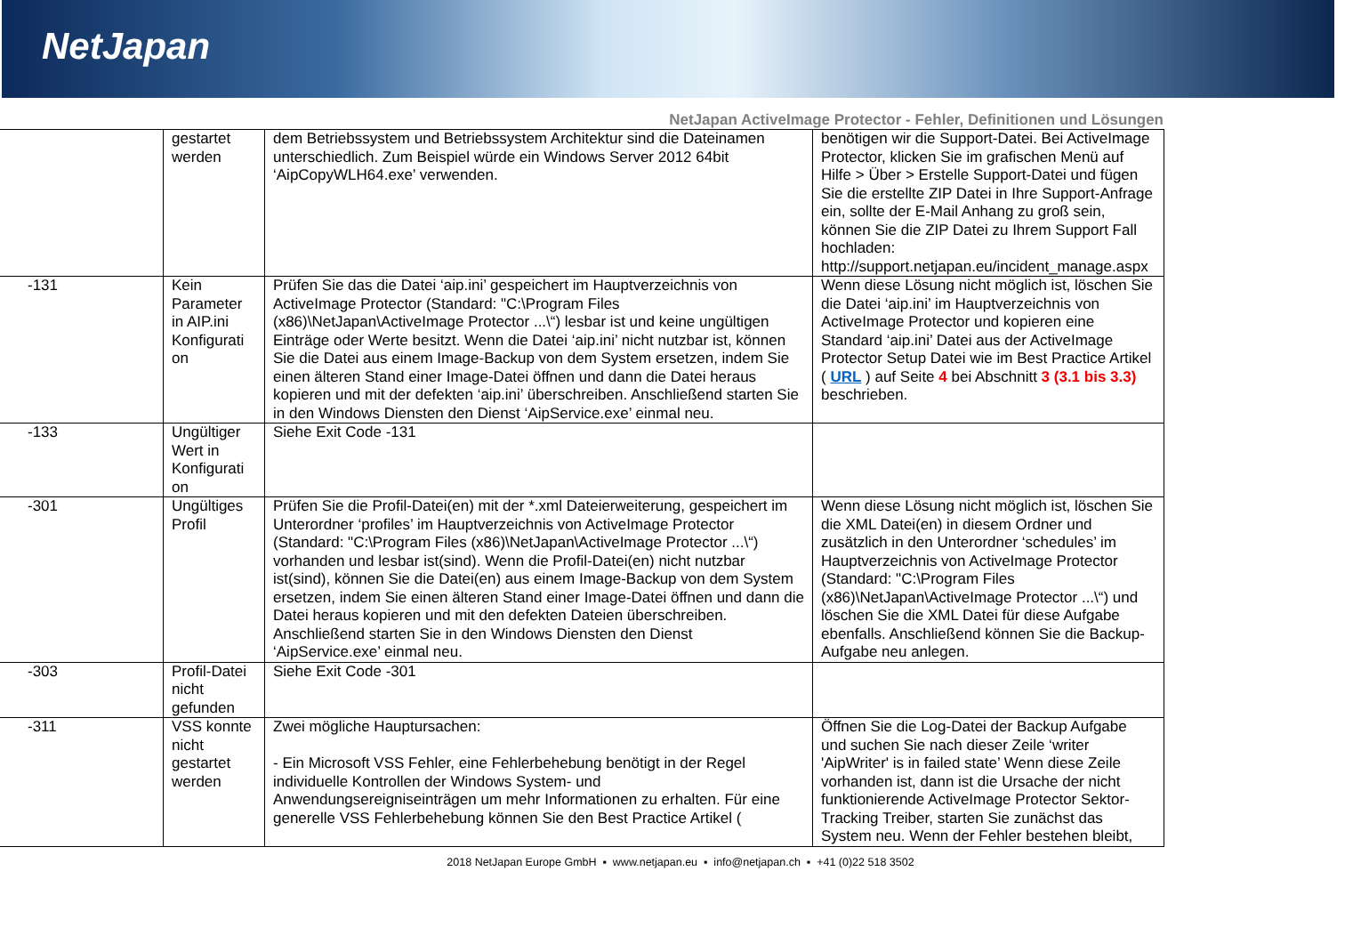NetJapan
NetJapan ActiveImage Protector - Fehler, Definitionen und Lösungen
| | gestartet werden | dem Betriebssystem und Betriebssystem Architektur sind die Dateinamen unterschiedlich. Zum Beispiel würde ein Windows Server 2012 64bit ‘AipCopyWLH64.exe’ verwenden. | benötigen wir die Support-Datei. Bei ActiveImage Protector, klicken Sie im grafischen Menü auf Hilfe > Über > Erstelle Support-Datei und fügen Sie die erstellte ZIP Datei in Ihre Support-Anfrage ein, sollte der E-Mail Anhang zu groß sein, können Sie die ZIP Datei zu Ihrem Support Fall hochladen: http://support.netjapan.eu/incident_manage.aspx |
| -131 | Kein Parameter in AIP.ini Konfigurati on | Prüfen Sie das die Datei ‘aip.ini’ gespeichert im Hauptverzeichnis von ActiveImage Protector (Standard: "C:\Program Files (x86)\NetJapan\ActiveImage Protector ...\“) lesbar ist und keine ungültigen Einträge oder Werte besitzt. Wenn die Datei ‘aip.ini’ nicht nutzbar ist, können Sie die Datei aus einem Image-Backup von dem System ersetzen, indem Sie einen älteren Stand einer Image-Datei öffnen und dann die Datei heraus kopieren und mit der defekten ‘aip.ini’ überschreiben. Anschließend starten Sie in den Windows Diensten den Dienst ‘AipService.exe’ einmal neu. | Wenn diese Lösung nicht möglich ist, löschen Sie die Datei ‘aip.ini’ im Hauptverzeichnis von ActiveImage Protector und kopieren eine Standard ‘aip.ini’ Datei aus der ActiveImage Protector Setup Datei wie im Best Practice Artikel ( URL ) auf Seite 4 bei Abschnitt 3 (3.1 bis 3.3) beschrieben. |
| -133 | Ungültiger Wert in Konfigurati on | Siehe Exit Code -131 | |
| -301 | Ungültiges Profil | Prüfen Sie die Profil-Datei(en) mit der *.xml Dateierweiterung, gespeichert im Unterordner ‘profiles’ im Hauptverzeichnis von ActiveImage Protector (Standard: "C:\Program Files (x86)\NetJapan\ActiveImage Protector ...\“) vorhanden und lesbar ist(sind). Wenn die Profil-Datei(en) nicht nutzbar ist(sind), können Sie die Datei(en) aus einem Image-Backup von dem System ersetzen, indem Sie einen älteren Stand einer Image-Datei öffnen und dann die Datei heraus kopieren und mit den defekten Dateien überschreiben. Anschließend starten Sie in den Windows Diensten den Dienst ‘AipService.exe’ einmal neu. | Wenn diese Lösung nicht möglich ist, löschen Sie die XML Datei(en) in diesem Ordner und zusätzlich in den Unterordner ‘schedules’ im Hauptverzeichnis von ActiveImage Protector (Standard: "C:\Program Files (x86)\NetJapan\ActiveImage Protector ...\“) und löschen Sie die XML Datei für diese Aufgabe ebenfalls. Anschließend können Sie die Backup-Aufgabe neu anlegen. |
| -303 | Profil-Datei nicht gefunden | Siehe Exit Code -301 | |
| -311 | VSS konnte nicht gestartet werden | Zwei mögliche Hauptursachen: - Ein Microsoft VSS Fehler, eine Fehlerbehebung benötigt in der Regel individuelle Kontrollen der Windows System- und Anwendungsereigniseinträgen um mehr Informationen zu erhalten. Für eine generelle VSS Fehlerbehebung können Sie den Best Practice Artikel ( | Öffnen Sie die Log-Datei der Backup Aufgabe und suchen Sie nach dieser Zeile ‘writer 'AipWriter' is in failed state’ Wenn diese Zeile vorhanden ist, dann ist die Ursache der nicht funktionierende ActiveImage Protector Sektor-Tracking Treiber, starten Sie zunächst das System neu. Wenn der Fehler bestehen bleibt, |
2018 NetJapan Europe GmbH ▪ www.netjapan.eu ▪ info@netjapan.ch ▪ +41 (0)22 518 3502